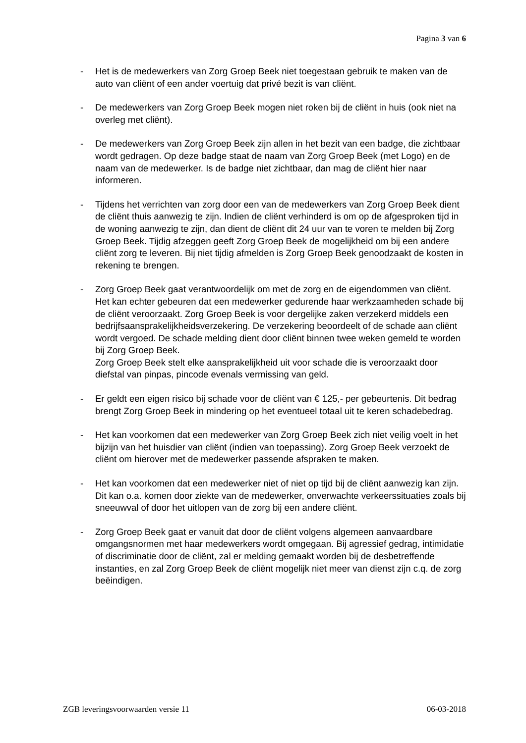Pagina 3 van 6
- Het is de medewerkers van Zorg Groep Beek niet toegestaan gebruik te maken van de auto van cliënt of een ander voertuig dat privé bezit is van cliënt.
- De medewerkers van Zorg Groep Beek mogen niet roken bij de cliënt in huis (ook niet na overleg met cliënt).
- De medewerkers van Zorg Groep Beek zijn allen in het bezit van een badge, die zichtbaar wordt gedragen. Op deze badge staat de naam van Zorg Groep Beek (met Logo) en de naam van de medewerker. Is de badge niet zichtbaar, dan mag de cliënt hier naar informeren.
- Tijdens het verrichten van zorg door een van de medewerkers van Zorg Groep Beek dient de cliënt thuis aanwezig te zijn. Indien de cliënt verhinderd is om op de afgesproken tijd in de woning aanwezig te zijn, dan dient de cliënt dit 24 uur van te voren te melden bij Zorg Groep Beek. Tijdig afzeggen geeft Zorg Groep Beek de mogelijkheid om bij een andere cliënt zorg te leveren. Bij niet tijdig afmelden is Zorg Groep Beek genoodzaakt de kosten in rekening te brengen.
- Zorg Groep Beek gaat verantwoordelijk om met de zorg en de eigendommen van cliënt. Het kan echter gebeuren dat een medewerker gedurende haar werkzaamheden schade bij de cliënt veroorzaakt. Zorg Groep Beek is voor dergelijke zaken verzekerd middels een bedrijfsaansprakelijkheidsverzekering. De verzekering beoordeelt of de schade aan cliënt wordt vergoed. De schade melding dient door cliënt binnen twee weken gemeld te worden bij Zorg Groep Beek.
Zorg Groep Beek stelt elke aansprakelijkheid uit voor schade die is veroorzaakt door diefstal van pinpas, pincode evenals vermissing van geld.
- Er geldt een eigen risico bij schade voor de cliënt van € 125,- per gebeurtenis. Dit bedrag brengt Zorg Groep Beek in mindering op het eventueel totaal uit te keren schadebedrag.
- Het kan voorkomen dat een medewerker van Zorg Groep Beek zich niet veilig voelt in het bijzijn van het huisdier van cliënt (indien van toepassing). Zorg Groep Beek verzoekt de cliënt om hierover met de medewerker passende afspraken te maken.
- Het kan voorkomen dat een medewerker niet of niet op tijd bij de cliënt aanwezig kan zijn. Dit kan o.a. komen door ziekte van de medewerker, onverwachte verkeerssituaties zoals bij sneeuwval of door het uitlopen van de zorg bij een andere cliënt.
- Zorg Groep Beek gaat er vanuit dat door de cliënt volgens algemeen aanvaardbare omgangsnormen met haar medewerkers wordt omgegaan. Bij agressief gedrag, intimidatie of discriminatie door de cliënt, zal er melding gemaakt worden bij de desbetreffende instanties, en zal Zorg Groep Beek de cliënt mogelijk niet meer van dienst zijn c.q. de zorg beëindigen.
ZGB leveringsvoorwaarden versie 11 06-03-2018